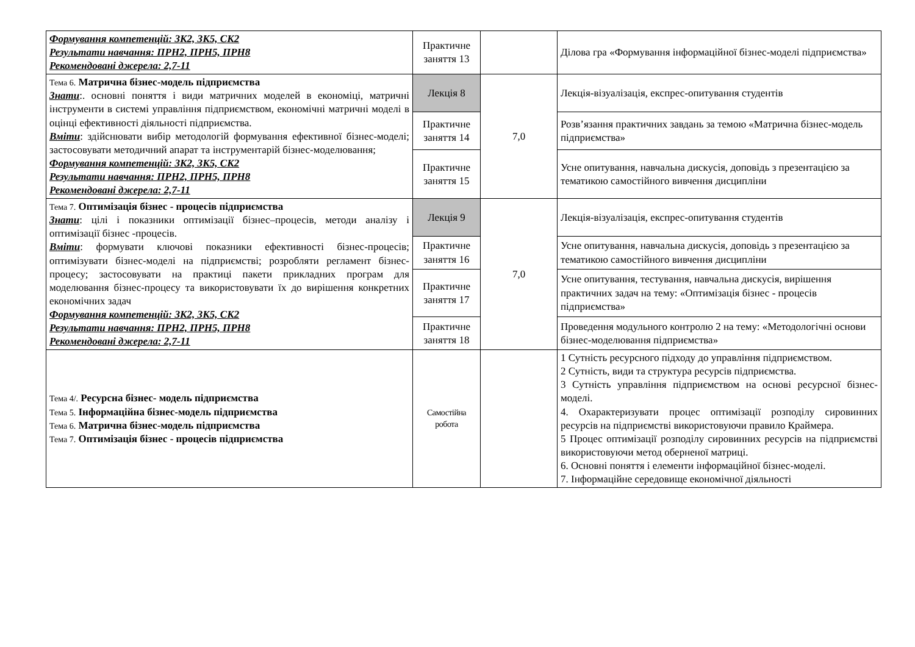| Формування компетенцій: ЗК2, ЗК5, СК2 Результати навчання: ПРН2, ПРН5, ПРН8 Рекомендовані джерела: 2,7-11 | Практичне заняття 13 | | Ділова гра «Формування інформаційної бізнес-моделі підприємства» |
| Тема 6. Матрична бізнес-модель підприємства Знати :. основні поняття і види матричних моделей в економіці, матричні інструменти в системі управління підприємством, економічні матричні моделі в оцінці ефективності діяльності підприємства. Вміти : здійснювати вибір методологій формування ефективної бізнес-моделі; застосовувати методичний апарат та інструментарій бізнес-моделювання; Формування компетенцій: ЗК2, ЗК5, СК2 Результати навчання: ПРН2, ПРН5, ПРН8 Рекомендовані джерела: 2,7-11 | Лекція 8 | 7,0 | Лекція-візуалізація, експрес-опитування студентів |
| | Практичне заняття 14 | | Розв’язання практичних завдань за темою «Матрична бізнес-модель підприємства» |
| | Практичне заняття 15 | | Усне опитування, навчальна дискусія, доповідь з презентацією за тематикою самостійного вивчення дисципліни |
| Тема 7. Оптимізація бізнес - процесів підприємства Знати : цілі і показники оптимізації бізнес–процесів, методи аналізу і оптимізації бізнес -процесів. Вміти : формувати ключові показники ефективності бізнес-процесів; оптимізувати бізнес-моделі на підприємстві; розробляти регламент бізнес-процесу; застосовувати на практиці пакети прикладних програм для моделювання бізнес-процесу та використовувати їх до вирішення конкретних економічних задач Формування компетенцій: ЗК2, ЗК5, СК2 Результати навчання: ПРН2, ПРН5, ПРН8 Рекомендовані джерела: 2,7-11 | Лекція 9 | 7,0 | Лекція-візуалізація, експрес-опитування студентів |
| | Практичне заняття 16 | | Усне опитування, навчальна дискусія, доповідь з презентацією за тематикою самостійного вивчення дисципліни |
| | Практичне заняття 17 | | Усне опитування, тестування, навчальна дискусія, вирішення практичних задач на тему: «Оптимізація бізнес - процесів підприємства» |
| | Практичне заняття 18 | | Проведення модульного контролю 2 на тему: «Методологічні основи бізнес-моделювання підприємства» |
| Тема 4/. Ресурсна бізнес- модель підприємства Тема 5. Інформаційна бізнес-модель підприємства Тема 6. Матрична бізнес-модель підприємства Тема 7. Оптимізація бізнес - процесів підприємства | Самостійна робота | | 1 Сутність ресурсного підходу до управління підприємством. 2 Сутність, види та структура ресурсів підприємства. 3 Сутність управління підприємством на основі ресурсної бізнес-моделі. 4. Охарактеризувати процес оптимізації розподілу сировинних ресурсів на підприємстві використовуючи правило Краймера. 5 Процес оптимізації розподілу сировинних ресурсів на підприємстві використовуючи метод оберненої матриці. 6. Основні поняття і елементи інформаційної бізнес-моделі. 7. Інформаційне середовище економічної діяльності |